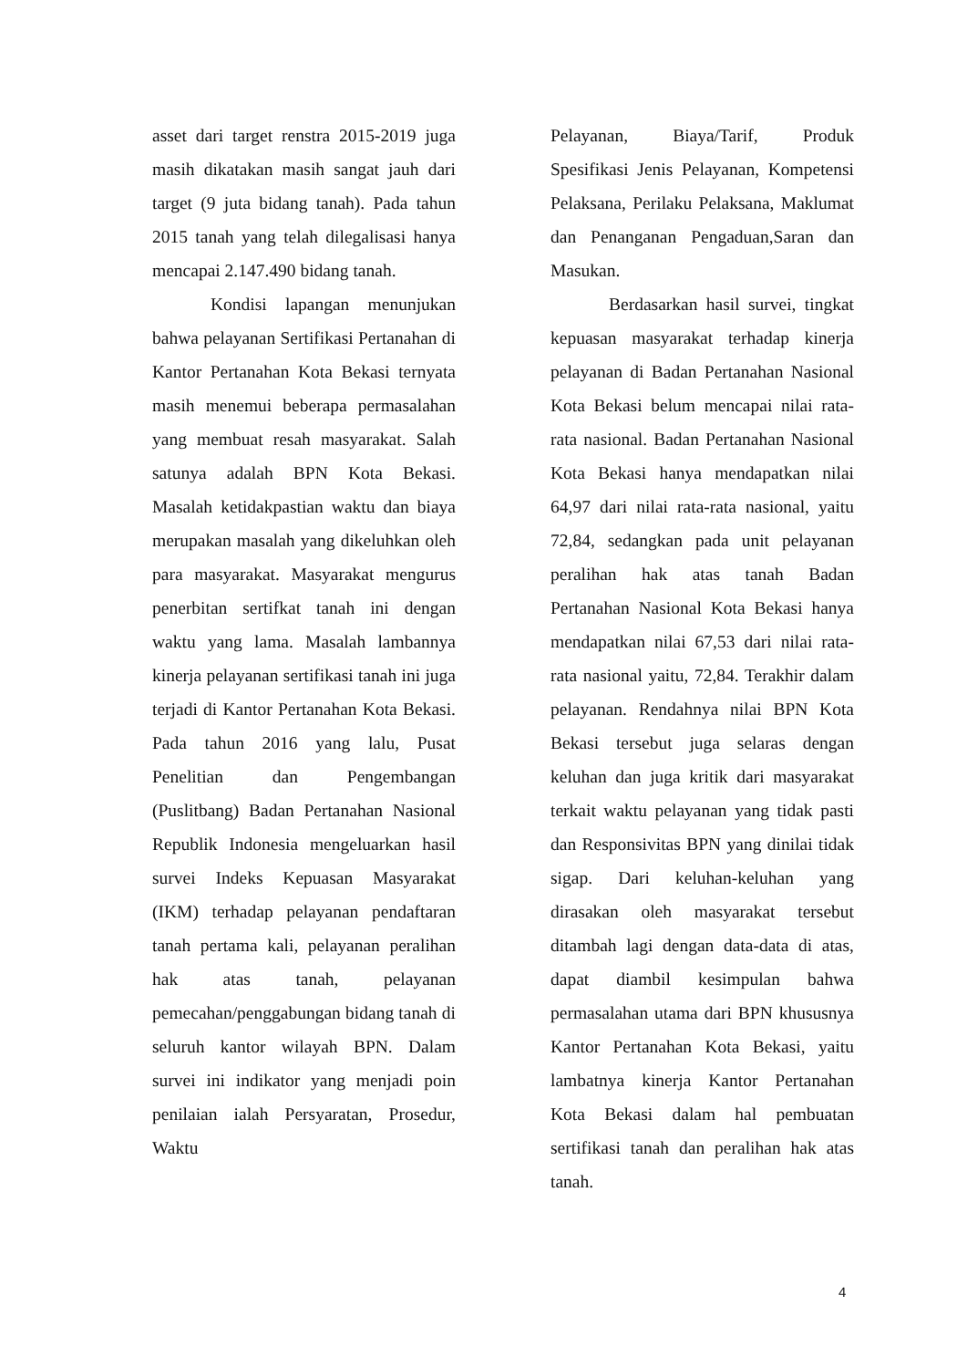asset dari target renstra 2015-2019 juga masih dikatakan masih sangat jauh dari target (9 juta bidang tanah). Pada tahun 2015 tanah yang telah dilegalisasi hanya mencapai 2.147.490 bidang tanah.
Kondisi lapangan menunjukan bahwa pelayanan Sertifikasi Pertanahan di Kantor Pertanahan Kota Bekasi ternyata masih menemui beberapa permasalahan yang membuat resah masyarakat. Salah satunya adalah BPN Kota Bekasi. Masalah ketidakpastian waktu dan biaya merupakan masalah yang dikeluhkan oleh para masyarakat. Masyarakat mengurus penerbitan sertifkat tanah ini dengan waktu yang lama. Masalah lambannya kinerja pelayanan sertifikasi tanah ini juga terjadi di Kantor Pertanahan Kota Bekasi. Pada tahun 2016 yang lalu, Pusat Penelitian dan Pengembangan (Puslitbang) Badan Pertanahan Nasional Republik Indonesia mengeluarkan hasil survei Indeks Kepuasan Masyarakat (IKM) terhadap pelayanan pendaftaran tanah pertama kali, pelayanan peralihan hak atas tanah, pelayanan pemecahan/penggabungan bidang tanah di seluruh kantor wilayah BPN. Dalam survei ini indikator yang menjadi poin penilaian ialah Persyaratan, Prosedur, Waktu
Pelayanan, Biaya/Tarif, Produk Spesifikasi Jenis Pelayanan, Kompetensi Pelaksana, Perilaku Pelaksana, Maklumat dan Penanganan Pengaduan,Saran dan Masukan.
Berdasarkan hasil survei, tingkat kepuasan masyarakat terhadap kinerja pelayanan di Badan Pertanahan Nasional Kota Bekasi belum mencapai nilai rata-rata nasional. Badan Pertanahan Nasional Kota Bekasi hanya mendapatkan nilai 64,97 dari nilai rata-rata nasional, yaitu 72,84, sedangkan pada unit pelayanan peralihan hak atas tanah Badan Pertanahan Nasional Kota Bekasi hanya mendapatkan nilai 67,53 dari nilai rata-rata nasional yaitu, 72,84. Terakhir dalam pelayanan. Rendahnya nilai BPN Kota Bekasi tersebut juga selaras dengan keluhan dan juga kritik dari masyarakat terkait waktu pelayanan yang tidak pasti dan Responsivitas BPN yang dinilai tidak sigap. Dari keluhan-keluhan yang dirasakan oleh masyarakat tersebut ditambah lagi dengan data-data di atas, dapat diambil kesimpulan bahwa permasalahan utama dari BPN khususnya Kantor Pertanahan Kota Bekasi, yaitu lambatnya kinerja Kantor Pertanahan Kota Bekasi dalam hal pembuatan sertifikasi tanah dan peralihan hak atas tanah.
4